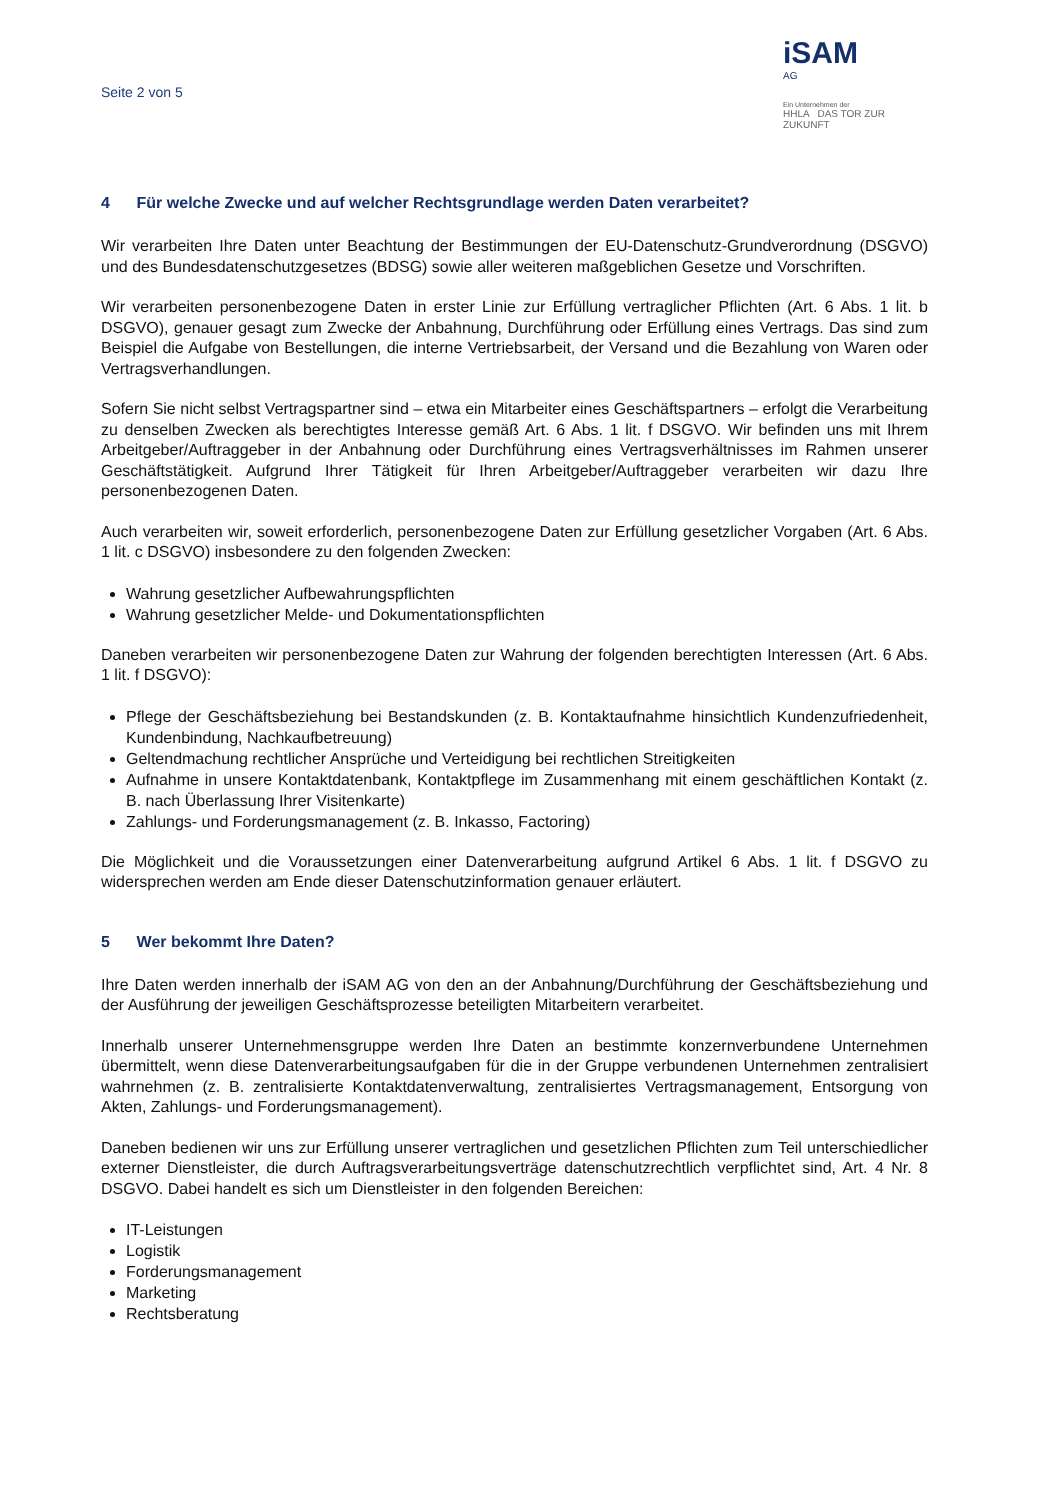Seite 2 von 5
iSAM
AG
Ein Unternehmen der
HHLA DAS TOR ZUR ZUKUNFT
4 Für welche Zwecke und auf welcher Rechtsgrundlage werden Daten verarbeitet?
Wir verarbeiten Ihre Daten unter Beachtung der Bestimmungen der EU-Datenschutz-Grundverordnung (DSGVO) und des Bundesdatenschutzgesetzes (BDSG) sowie aller weiteren maßgeblichen Gesetze und Vorschriften.
Wir verarbeiten personenbezogene Daten in erster Linie zur Erfüllung vertraglicher Pflichten (Art. 6 Abs. 1 lit. b DSGVO), genauer gesagt zum Zwecke der Anbahnung, Durchführung oder Erfüllung eines Vertrags. Das sind zum Beispiel die Aufgabe von Bestellungen, die interne Vertriebsarbeit, der Versand und die Bezahlung von Waren oder Vertragsverhandlungen.
Sofern Sie nicht selbst Vertragspartner sind – etwa ein Mitarbeiter eines Geschäftspartners – erfolgt die Verarbeitung zu denselben Zwecken als berechtigtes Interesse gemäß Art. 6 Abs. 1 lit. f DSGVO. Wir befinden uns mit Ihrem Arbeitgeber/Auftraggeber in der Anbahnung oder Durchführung eines Vertragsverhältnisses im Rahmen unserer Geschäftstätigkeit. Aufgrund Ihrer Tätigkeit für Ihren Arbeitgeber/Auftraggeber verarbeiten wir dazu Ihre personenbezogenen Daten.
Auch verarbeiten wir, soweit erforderlich, personenbezogene Daten zur Erfüllung gesetzlicher Vorgaben (Art. 6 Abs. 1 lit. c DSGVO) insbesondere zu den folgenden Zwecken:
Wahrung gesetzlicher Aufbewahrungspflichten
Wahrung gesetzlicher Melde- und Dokumentationspflichten
Daneben verarbeiten wir personenbezogene Daten zur Wahrung der folgenden berechtigten Interessen (Art. 6 Abs. 1 lit. f DSGVO):
Pflege der Geschäftsbeziehung bei Bestandskunden (z. B. Kontaktaufnahme hinsichtlich Kundenzufriedenheit, Kundenbindung, Nachkaufbetreuung)
Geltendmachung rechtlicher Ansprüche und Verteidigung bei rechtlichen Streitigkeiten
Aufnahme in unsere Kontaktdatenbank, Kontaktpflege im Zusammenhang mit einem geschäftlichen Kontakt (z. B. nach Überlassung Ihrer Visitenkarte)
Zahlungs- und Forderungsmanagement (z. B. Inkasso, Factoring)
Die Möglichkeit und die Voraussetzungen einer Datenverarbeitung aufgrund Artikel 6 Abs. 1 lit. f DSGVO zu widersprechen werden am Ende dieser Datenschutzinformation genauer erläutert.
5 Wer bekommt Ihre Daten?
Ihre Daten werden innerhalb der iSAM AG von den an der Anbahnung/Durchführung der Geschäftsbeziehung und der Ausführung der jeweiligen Geschäftsprozesse beteiligten Mitarbeitern verarbeitet.
Innerhalb unserer Unternehmensgruppe werden Ihre Daten an bestimmte konzernverbundene Unternehmen übermittelt, wenn diese Datenverarbeitungsaufgaben für die in der Gruppe verbundenen Unternehmen zentralisiert wahrnehmen (z. B. zentralisierte Kontaktdatenverwaltung, zentralisiertes Vertragsmanagement, Entsorgung von Akten, Zahlungs- und Forderungsmanagement).
Daneben bedienen wir uns zur Erfüllung unserer vertraglichen und gesetzlichen Pflichten zum Teil unterschiedlicher externer Dienstleister, die durch Auftragsverarbeitungsverträge datenschutzrechtlich verpflichtet sind, Art. 4 Nr. 8 DSGVO. Dabei handelt es sich um Dienstleister in den folgenden Bereichen:
IT-Leistungen
Logistik
Forderungsmanagement
Marketing
Rechtsberatung